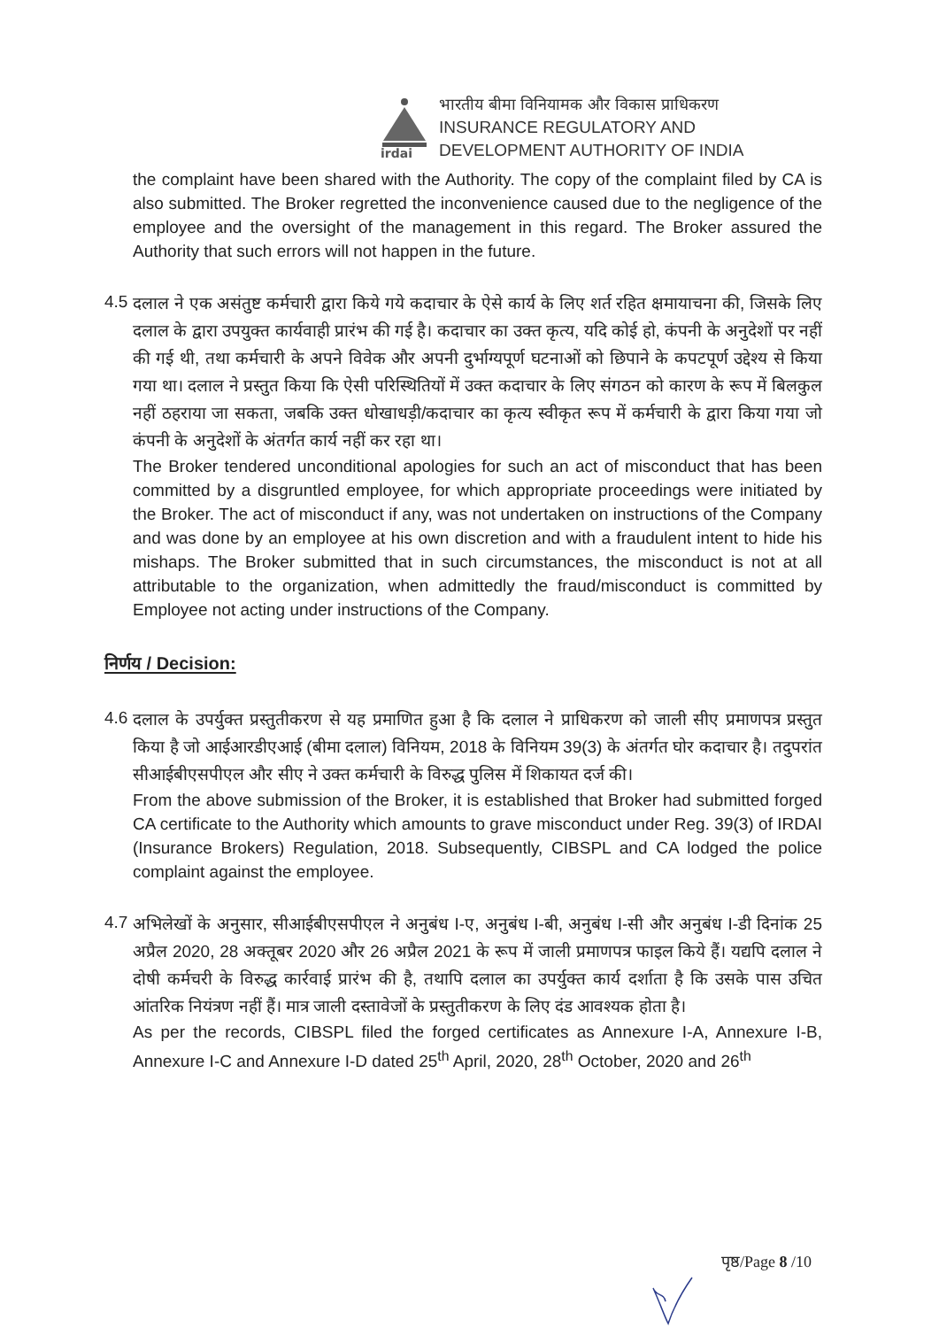irdai
भारतीय बीमा विनियामक और विकास प्राधिकरण
INSURANCE REGULATORY AND
DEVELOPMENT AUTHORITY OF INDIA
the complaint have been shared with the Authority. The copy of the complaint filed by CA is also submitted. The Broker regretted the inconvenience caused due to the negligence of the employee and the oversight of the management in this regard. The Broker assured the Authority that such errors will not happen in the future.
4.5
दलाल ने एक असंतुष्ट कर्मचारी द्वारा किये गये कदाचार के ऐसे कार्य के लिए शर्त रहित क्षमायाचना की, जिसके लिए दलाल के द्वारा उपयुक्त कार्यवाही प्रारंभ की गई है। कदाचार का उक्त कृत्य, यदि कोई हो, कंपनी के अनुदेशों पर नहीं की गई थी, तथा कर्मचारी के अपने विवेक और अपनी दुर्भाग्यपूर्ण घटनाओं को छिपाने के कपटपूर्ण उद्देश्य से किया गया था। दलाल ने प्रस्तुत किया कि ऐसी परिस्थितियों में उक्त कदाचार के लिए संगठन को कारण के रूप में बिलकुल नहीं ठहराया जा सकता, जबकि उक्त धोखाधड़ी/कदाचार का कृत्य स्वीकृत रूप में कर्मचारी के द्वारा किया गया जो कंपनी के अनुदेशों के अंतर्गत कार्य नहीं कर रहा था।
The Broker tendered unconditional apologies for such an act of misconduct that has been committed by a disgruntled employee, for which appropriate proceedings were initiated by the Broker. The act of misconduct if any, was not undertaken on instructions of the Company and was done by an employee at his own discretion and with a fraudulent intent to hide his mishaps. The Broker submitted that in such circumstances, the misconduct is not at all attributable to the organization, when admittedly the fraud/misconduct is committed by Employee not acting under instructions of the Company.
निर्णय / Decision:
4.6
दलाल के उपर्युक्त प्रस्तुतीकरण से यह प्रमाणित हुआ है कि दलाल ने प्राधिकरण को जाली सीए प्रमाणपत्र प्रस्तुत किया है जो आईआरडीएआई (बीमा दलाल) विनियम, 2018 के विनियम 39(3) के अंतर्गत घोर कदाचार है। तदुपरांत सीआईबीएसपीएल और सीए ने उक्त कर्मचारी के विरुद्ध पुलिस में शिकायत दर्ज की।
From the above submission of the Broker, it is established that Broker had submitted forged CA certificate to the Authority which amounts to grave misconduct under Reg. 39(3) of IRDAI (Insurance Brokers) Regulation, 2018. Subsequently, CIBSPL and CA lodged the police complaint against the employee.
4.7
अभिलेखों के अनुसार, सीआईबीएसपीएल ने अनुबंध I-ए, अनुबंध I-बी, अनुबंध I-सी और अनुबंध I-डी दिनांक 25 अप्रैल 2020, 28 अक्तूबर 2020 और 26 अप्रैल 2021 के रूप में जाली प्रमाणपत्र फाइल किये हैं। यद्यपि दलाल ने दोषी कर्मचरी के विरुद्ध कार्रवाई प्रारंभ की है, तथापि दलाल का उपर्युक्त कार्य दर्शाता है कि उसके पास उचित आंतरिक नियंत्रण नहीं हैं। मात्र जाली दस्तावेजों के प्रस्तुतीकरण के लिए दंड आवश्यक होता है।
As per the records, CIBSPL filed the forged certificates as Annexure I-A, Annexure I-B, Annexure I-C and Annexure I-D dated 25<sup>th</sup> April, 2020, 28<sup>th</sup> October, 2020 and 26<sup>th</sup>
पृष्ठ/Page 8 /10